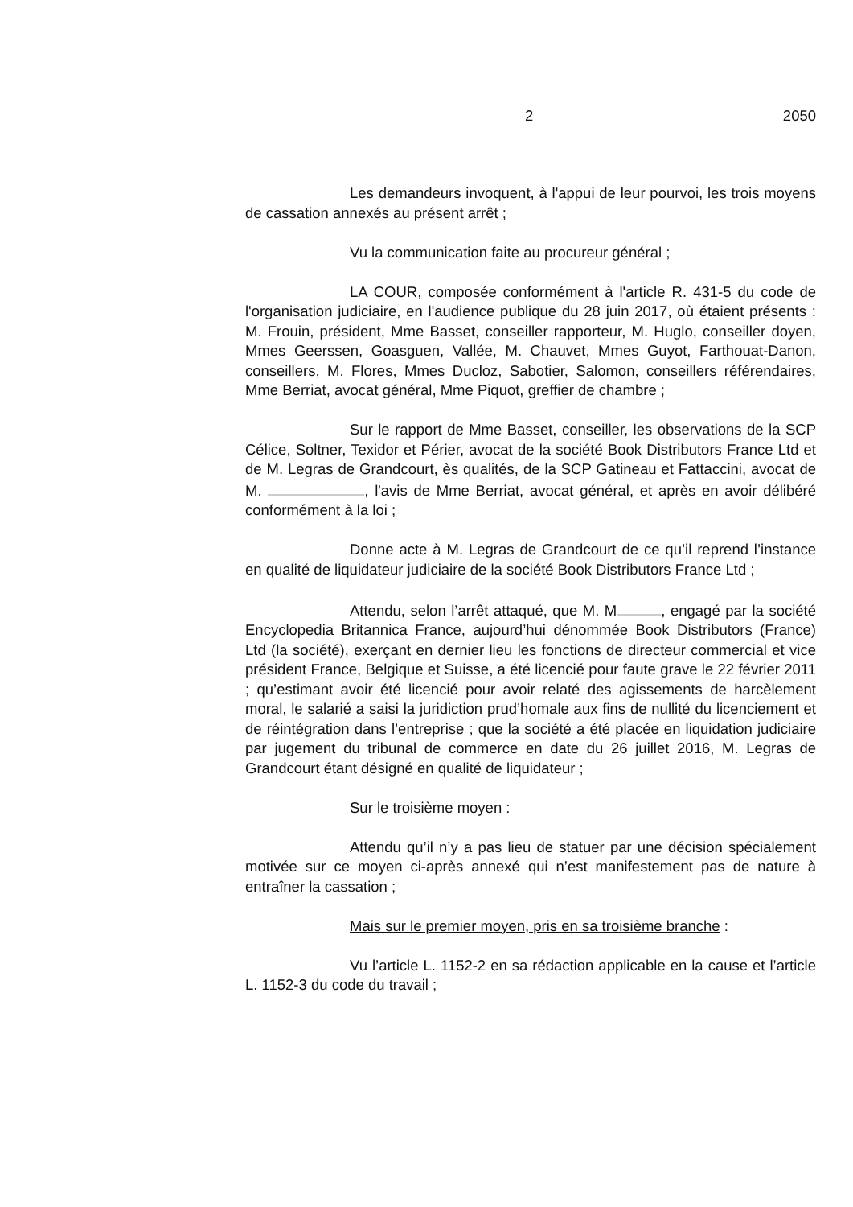2 2050
Les demandeurs invoquent, à l'appui de leur pourvoi, les trois moyens de cassation annexés au présent arrêt ;
Vu la communication faite au procureur général ;
LA COUR, composée conformément à l'article R. 431-5 du code de l'organisation judiciaire, en l'audience publique du 28 juin 2017, où étaient présents : M. Frouin, président, Mme Basset, conseiller rapporteur, M. Huglo, conseiller doyen, Mmes Geerssen, Goasguen, Vallée, M. Chauvet, Mmes Guyot, Farthouat-Danon, conseillers, M. Flores, Mmes Ducloz, Sabotier, Salomon, conseillers référendaires, Mme Berriat, avocat général, Mme Piquot, greffier de chambre ;
Sur le rapport de Mme Basset, conseiller, les observations de la SCP Célice, Soltner, Texidor et Périer, avocat de la société Book Distributors France Ltd et de M. Legras de Grandcourt, ès qualités, de la SCP Gatineau et Fattaccini, avocat de M. , l'avis de Mme Berriat, avocat général, et après en avoir délibéré conformément à la loi ;
Donne acte à M. Legras de Grandcourt de ce qu’il reprend l’instance en qualité de liquidateur judiciaire de la société Book Distributors France Ltd ;
Attendu, selon l’arrêt attaqué, que M. M , engagé par la société Encyclopedia Britannica France, aujourd’hui dénommée Book Distributors (France) Ltd (la société), exerçant en dernier lieu les fonctions de directeur commercial et vice président France, Belgique et Suisse, a été licencié pour faute grave le 22 février 2011 ; qu’estimant avoir été licencié pour avoir relaté des agissements de harcèlement moral, le salarié a saisi la juridiction prud’homale aux fins de nullité du licenciement et de réintégration dans l’entreprise ; que la société a été placée en liquidation judiciaire par jugement du tribunal de commerce en date du 26 juillet 2016, M. Legras de Grandcourt étant désigné en qualité de liquidateur ;
Sur le troisième moyen :
Attendu qu’il n’y a pas lieu de statuer par une décision spécialement motivée sur ce moyen ci-après annexé qui n’est manifestement pas de nature à entraîner la cassation ;
Mais sur le premier moyen, pris en sa troisième branche :
Vu l’article L. 1152-2 en sa rédaction applicable en la cause et l’article L. 1152-3 du code du travail ;